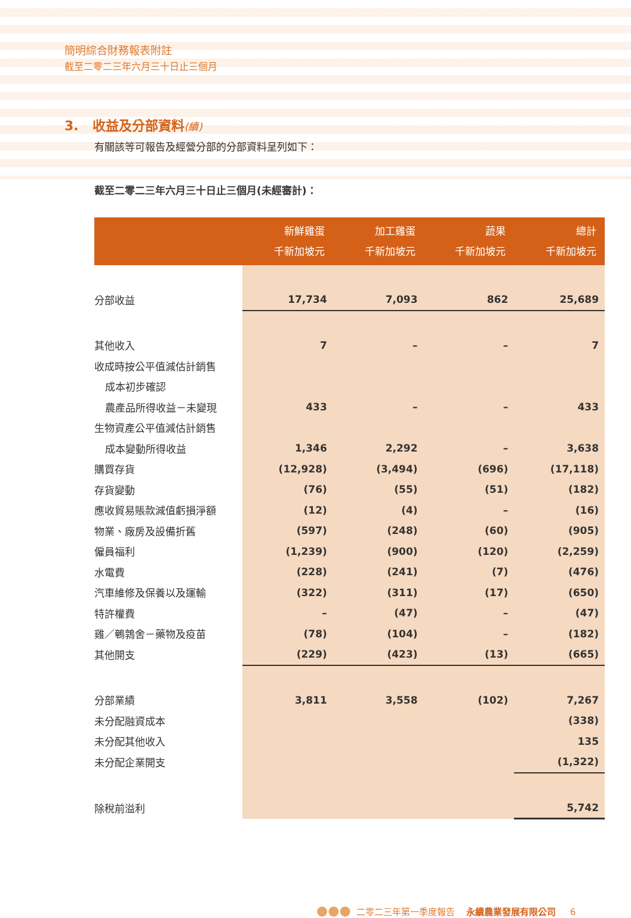簡明綜合財務報表附註
截至二零二三年六月三十日止三個月
3. 收益及分部資料(續)
有關該等可報告及經營分部的分部資料呈列如下：
截至二零二三年六月三十日止三個月(未經審計)：
| | 新鮮雞蛋 千新加坡元 | 加工雞蛋 千新加坡元 | 蔬果 千新加坡元 | 總計 千新加坡元 |
| --- | --- | --- | --- | --- |
| 分部收益 | 17,734 | 7,093 | 862 | 25,689 |
| 其他收入 | 7 | – | – | 7 |
| 收成時按公平值減估計銷售 | | | | |
| 成本初步確認 | | | | |
| 農產品所得收益－未變現 | 433 | – | – | 433 |
| 生物資產公平值減估計銷售 | | | | |
| 成本變動所得收益 | 1,346 | 2,292 | – | 3,638 |
| 購買存貨 | (12,928) | (3,494) | (696) | (17,118) |
| 存貨變動 | (76) | (55) | (51) | (182) |
| 應收貿易賬款減值虧損淨額 | (12) | (4) | – | (16) |
| 物業、廠房及設備折舊 | (597) | (248) | (60) | (905) |
| 僱員福利 | (1,239) | (900) | (120) | (2,259) |
| 水電費 | (228) | (241) | (7) | (476) |
| 汽車維修及保養以及運輸 | (322) | (311) | (17) | (650) |
| 特許權費 | – | (47) | – | (47) |
| 雞／鵪鶉舍－藥物及疫苗 | (78) | (104) | – | (182) |
| 其他開支 | (229) | (423) | (13) | (665) |
| 分部業績 | 3,811 | 3,558 | (102) | 7,267 |
| 未分配融資成本 | | | | (338) |
| 未分配其他收入 | | | | 135 |
| 未分配企業開支 | | | | (1,322) |
| 除稅前溢利 | | | | 5,742 |
●●● 二零二三年第一季度報告 永續農業發展有限公司 6